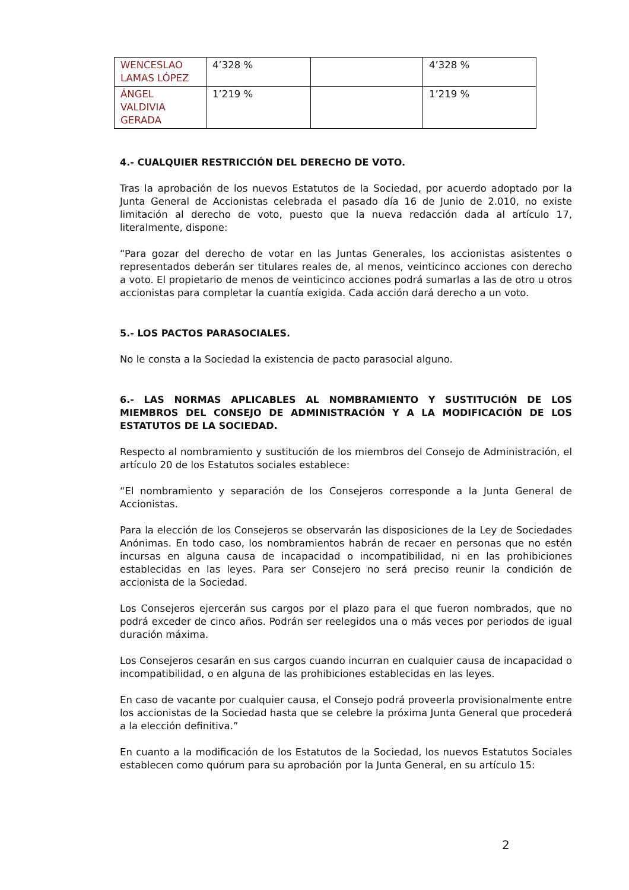| WENCESLAO LAMAS LÓPEZ | 4’328 % | | 4’328 % |
| ÁNGEL VALDIVIA GERADA | 1’219 % | | 1’219 % |
4.- CUALQUIER RESTRICCIÓN DEL DERECHO DE VOTO.
Tras la aprobación de los nuevos Estatutos de la Sociedad, por acuerdo adoptado por la Junta General de Accionistas celebrada el pasado día 16 de Junio de 2.010, no existe limitación al derecho de voto, puesto que la nueva redacción dada al artículo 17, literalmente, dispone:
“Para gozar del derecho de votar en las Juntas Generales, los accionistas asistentes o representados deberán ser titulares reales de, al menos, veinticinco acciones con derecho a voto. El propietario de menos de veinticinco acciones podrá sumarlas a las de otro u otros accionistas para completar la cuantía exigida. Cada acción dará derecho a un voto.
5.- LOS PACTOS PARASOCIALES.
No le consta a la Sociedad la existencia de pacto parasocial alguno.
6.- LAS NORMAS APLICABLES AL NOMBRAMIENTO Y SUSTITUCIÓN DE LOS MIEMBROS DEL CONSEJO DE ADMINISTRACIÓN Y A LA MODIFICACIÓN DE LOS ESTATUTOS DE LA SOCIEDAD.
Respecto al nombramiento y sustitución de los miembros del Consejo de Administración, el artículo 20 de los Estatutos sociales establece:
“El nombramiento y separación de los Consejeros corresponde a la Junta General de Accionistas.
Para la elección de los Consejeros se observarán las disposiciones de la Ley de Sociedades Anónimas. En todo caso, los nombramientos habrán de recaer en personas que no estén incursas en alguna causa de incapacidad o incompatibilidad, ni en las prohibiciones establecidas en las leyes. Para ser Consejero no será preciso reunir la condición de accionista de la Sociedad.
Los Consejeros ejercerán sus cargos por el plazo para el que fueron nombrados, que no podrá exceder de cinco años. Podrán ser reelegidos una o más veces por periodos de igual duración máxima.
Los Consejeros cesarán en sus cargos cuando incurran en cualquier causa de incapacidad o incompatibilidad, o en alguna de las prohibiciones establecidas en las leyes.
En caso de vacante por cualquier causa, el Consejo podrá proveerla provisionalmente entre los accionistas de la Sociedad hasta que se celebre la próxima Junta General que procederá a la elección definitiva.”
En cuanto a la modificación de los Estatutos de la Sociedad, los nuevos Estatutos Sociales establecen como quórum para su aprobación por la Junta General, en su artículo 15:
2